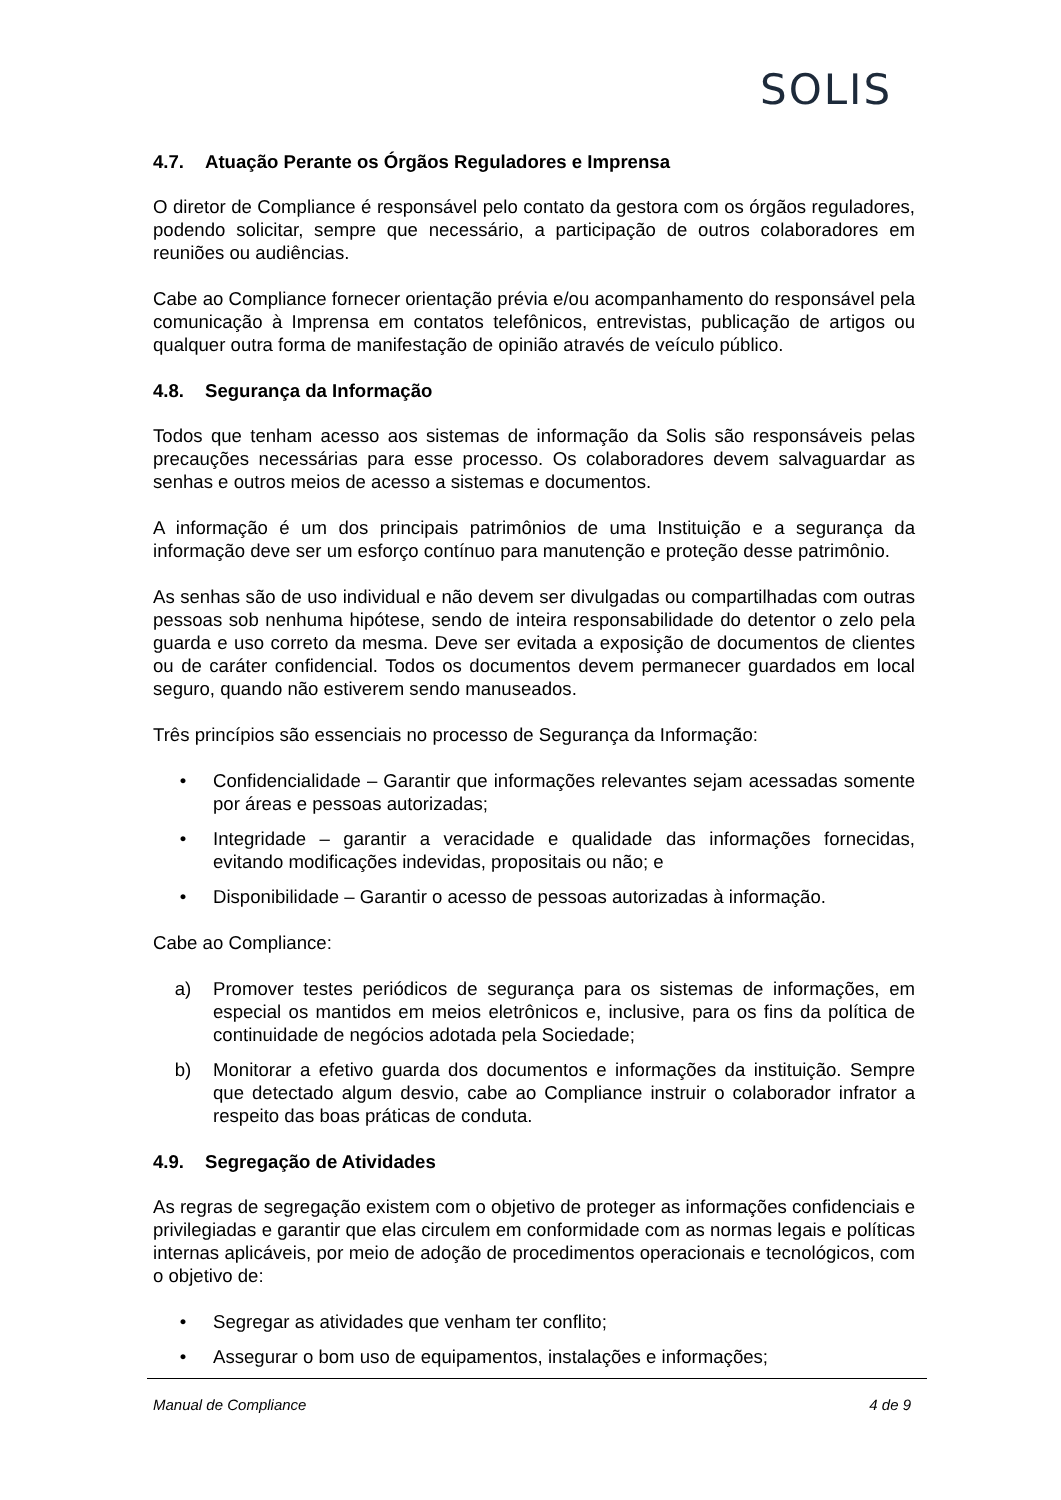SOLIS
4.7. Atuação Perante os Órgãos Reguladores e Imprensa
O diretor de Compliance é responsável pelo contato da gestora com os órgãos reguladores, podendo solicitar, sempre que necessário, a participação de outros colaboradores em reuniões ou audiências.
Cabe ao Compliance fornecer orientação prévia e/ou acompanhamento do responsável pela comunicação à Imprensa em contatos telefônicos, entrevistas, publicação de artigos ou qualquer outra forma de manifestação de opinião através de veículo público.
4.8. Segurança da Informação
Todos que tenham acesso aos sistemas de informação da Solis são responsáveis pelas precauções necessárias para esse processo. Os colaboradores devem salvaguardar as senhas e outros meios de acesso a sistemas e documentos.
A informação é um dos principais patrimônios de uma Instituição e a segurança da informação deve ser um esforço contínuo para manutenção e proteção desse patrimônio.
As senhas são de uso individual e não devem ser divulgadas ou compartilhadas com outras pessoas sob nenhuma hipótese, sendo de inteira responsabilidade do detentor o zelo pela guarda e uso correto da mesma. Deve ser evitada a exposição de documentos de clientes ou de caráter confidencial. Todos os documentos devem permanecer guardados em local seguro, quando não estiverem sendo manuseados.
Três princípios são essenciais no processo de Segurança da Informação:
• Confidencialidade – Garantir que informações relevantes sejam acessadas somente por áreas e pessoas autorizadas;
• Integridade – garantir a veracidade e qualidade das informações fornecidas, evitando modificações indevidas, propositais ou não; e
• Disponibilidade – Garantir o acesso de pessoas autorizadas à informação.
Cabe ao Compliance:
a) Promover testes periódicos de segurança para os sistemas de informações, em especial os mantidos em meios eletrônicos e, inclusive, para os fins da política de continuidade de negócios adotada pela Sociedade;
b) Monitorar a efetivo guarda dos documentos e informações da instituição. Sempre que detectado algum desvio, cabe ao Compliance instruir o colaborador infrator a respeito das boas práticas de conduta.
4.9. Segregação de Atividades
As regras de segregação existem com o objetivo de proteger as informações confidenciais e privilegiadas e garantir que elas circulem em conformidade com as normas legais e políticas internas aplicáveis, por meio de adoção de procedimentos operacionais e tecnológicos, com o objetivo de:
• Segregar as atividades que venham ter conflito;
• Assegurar o bom uso de equipamentos, instalações e informações;
Manual de Compliance 4 de 9